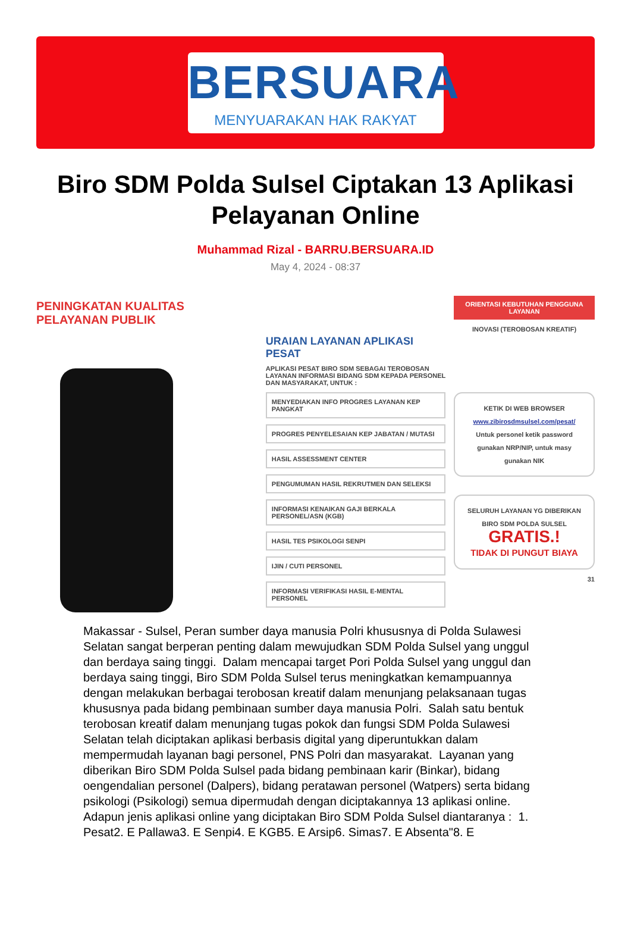BERSUARA
MENYUARAKAN HAK RAKYAT
Biro SDM Polda Sulsel Ciptakan 13 Aplikasi Pelayanan Online
Muhammad Rizal - BARRU.BERSUARA.ID
May 4, 2024 - 08:37
PENINGKATAN KUALITAS PELAYANAN PUBLIK
URAIAN LAYANAN APLIKASI PESAT
APLIKASI PESAT BIRO SDM SEBAGAI TEROBOSAN LAYANAN INFORMASI BIDANG SDM KEPADA PERSONEL DAN MASYARAKAT, UNTUK :
MENYEDIAKAN INFO PROGRES LAYANAN KEP PANGKAT
PROGRES PENYELESAIAN KEP JABATAN / MUTASI
HASIL ASSESSMENT CENTER
PENGUMUMAN HASIL REKRUTMEN DAN SELEKSI
INFORMASI KENAIKAN GAJI BERKALA PERSONEL/ASN (KGB)
HASIL TES PSIKOLOGI SENPI
IJIN / CUTI PERSONEL
INFORMASI VERIFIKASI HASIL E-MENTAL PERSONEL
ORIENTASI KEBUTUHAN PENGGUNA LAYANAN
INOVASI (TEROBOSAN KREATIF)
KETIK DI WEB BROWSER
www.zibirosdmsulsel.com/pesat/
Untuk personel ketik password gunakan NRP/NIP, untuk masy gunakan NIK
SELURUH LAYANAN YG DIBERIKAN BIRO SDM POLDA SULSEL
GRATIS.!
TIDAK DI PUNGUT BIAYA
31
Makassar - Sulsel, Peran sumber daya manusia Polri khususnya di Polda Sulawesi Selatan sangat berperan penting dalam mewujudkan SDM Polda Sulsel yang unggul dan berdaya saing tinggi. Dalam mencapai target Pori Polda Sulsel yang unggul dan berdaya saing tinggi, Biro SDM Polda Sulsel terus meningkatkan kemampuannya dengan melakukan berbagai terobosan kreatif dalam menunjang pelaksanaan tugas khususnya pada bidang pembinaan sumber daya manusia Polri. Salah satu bentuk terobosan kreatif dalam menunjang tugas pokok dan fungsi SDM Polda Sulawesi Selatan telah diciptakan aplikasi berbasis digital yang diperuntukkan dalam mempermudah layanan bagi personel, PNS Polri dan masyarakat. Layanan yang diberikan Biro SDM Polda Sulsel pada bidang pembinaan karir (Binkar), bidang oengendalian personel (Dalpers), bidang peratawan personel (Watpers) serta bidang psikologi (Psikologi) semua dipermudah dengan diciptakannya 13 aplikasi online. Adapun jenis aplikasi online yang diciptakan Biro SDM Polda Sulsel diantaranya : 1. Pesat2. E Pallawa3. E Senpi4. E KGB5. E Arsip6. Simas7. E Absenta"8. E